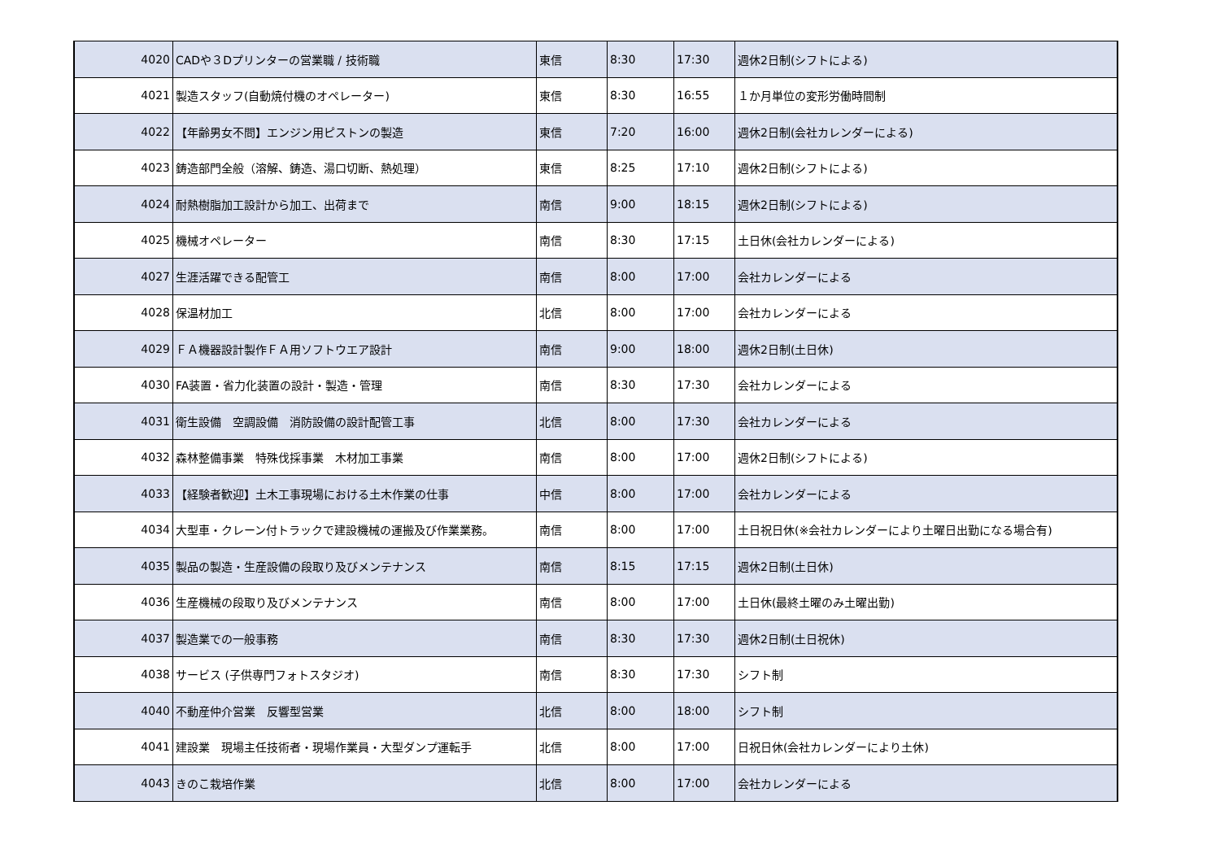| 4020 | CADや３Dプリンターの営業職 / 技術職 | 東信 | 8:30 | 17:30 | 週休2日制(シフトによる) |
| 4021 | 製造スタッフ(自動焼付機のオペレーター) | 東信 | 8:30 | 16:55 | １か月単位の変形労働時間制 |
| 4022 | 【年齢男女不問】エンジン用ピストンの製造 | 東信 | 7:20 | 16:00 | 週休2日制(会社カレンダーによる) |
| 4023 | 鋳造部門全般（溶解、鋳造、湯口切断、熱処理） | 東信 | 8:25 | 17:10 | 週休2日制(シフトによる) |
| 4024 | 耐熱樹脂加工設計から加工、出荷まで | 南信 | 9:00 | 18:15 | 週休2日制(シフトによる) |
| 4025 | 機械オペレーター | 南信 | 8:30 | 17:15 | 土日休(会社カレンダーによる) |
| 4027 | 生涯活躍できる配管工 | 南信 | 8:00 | 17:00 | 会社カレンダーによる |
| 4028 | 保温材加工 | 北信 | 8:00 | 17:00 | 会社カレンダーによる |
| 4029 | ＦＡ機器設計製作ＦＡ用ソフトウエア設計 | 南信 | 9:00 | 18:00 | 週休2日制(土日休) |
| 4030 | FA装置・省力化装置の設計・製造・管理 | 南信 | 8:30 | 17:30 | 会社カレンダーによる |
| 4031 | 衛生設備 空調設備 消防設備の設計配管工事 | 北信 | 8:00 | 17:30 | 会社カレンダーによる |
| 4032 | 森林整備事業 特殊伐採事業 木材加工事業 | 南信 | 8:00 | 17:00 | 週休2日制(シフトによる) |
| 4033 | 【経験者歓迎】土木工事現場における土木作業の仕事 | 中信 | 8:00 | 17:00 | 会社カレンダーによる |
| 4034 | 大型車・クレーン付トラックで建設機械の運搬及び作業業務。 | 南信 | 8:00 | 17:00 | 土日祝日休(※会社カレンダーにより土曜日出勤になる場合有) |
| 4035 | 製品の製造・生産設備の段取り及びメンテナンス | 南信 | 8:15 | 17:15 | 週休2日制(土日休) |
| 4036 | 生産機械の段取り及びメンテナンス | 南信 | 8:00 | 17:00 | 土日休(最終土曜のみ土曜出勤) |
| 4037 | 製造業での一般事務 | 南信 | 8:30 | 17:30 | 週休2日制(土日祝休) |
| 4038 | サービス (子供専門フォトスタジオ) | 南信 | 8:30 | 17:30 | シフト制 |
| 4040 | 不動産仲介営業 反響型営業 | 北信 | 8:00 | 18:00 | シフト制 |
| 4041 | 建設業 現場主任技術者・現場作業員・大型ダンプ運転手 | 北信 | 8:00 | 17:00 | 日祝日休(会社カレンダーにより土休) |
| 4043 | きのこ栽培作業 | 北信 | 8:00 | 17:00 | 会社カレンダーによる |